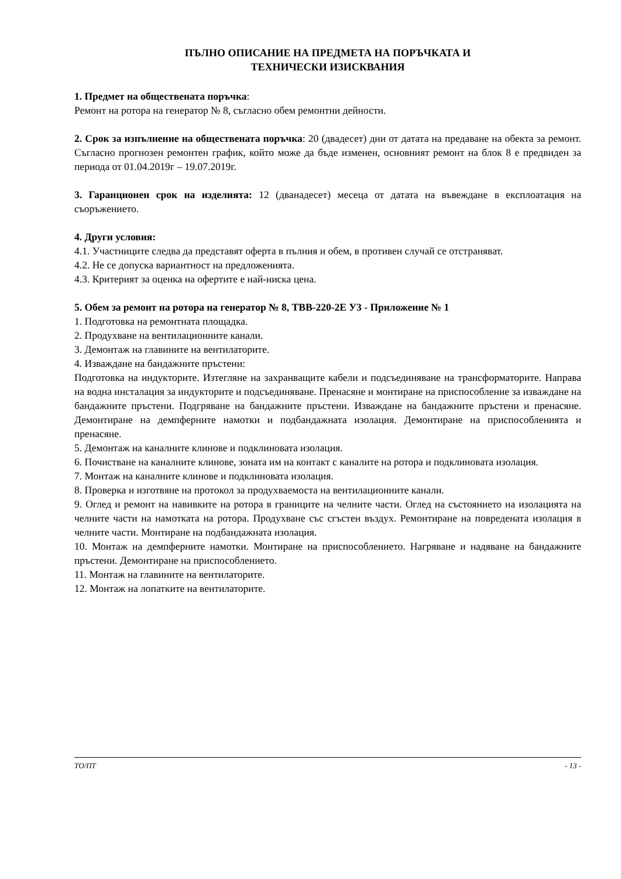ПЪЛНО ОПИСАНИЕ НА ПРЕДМЕТА НА ПОРЪЧКАТА И
ТЕХНИЧЕСКИ ИЗИСКВАНИЯ
1. Предмет на обществената поръчка:
Ремонт на ротора на генератор № 8, съгласно обем ремонтни дейности.
2. Срок за изпълнение на обществената поръчка: 20 (двадесет) дни от датата на предаване на обекта за ремонт. Съгласно прогнозен ремонтен график, който може да бъде изменен, основният ремонт на блок 8 е предвиден за периода от 01.04.2019г – 19.07.2019г.
3. Гаранционен срок на изделията: 12 (дванадесет) месеца от датата на въвеждане в експлоатация на съоръжението.
4. Други условия:
4.1. Участниците следва да представят оферта в пълния и обем, в противен случай се отстраняват.
4.2. Не се допуска вариантност на предложенията.
4.3. Критерият за оценка на офертите е най-ниска цена.
5. Обем за ремонт на ротора на генератор № 8, ТВВ-220-2Е У3 - Приложение № 1
1. Подготовка на ремонтната площадка.
2. Продухване на вентилационните канали.
3. Демонтаж на главините на вентилаторите.
4. Изваждане на бандажните пръстени:
Подготовка на индукторите. Изтегляне на захранващите кабели и подсъединяване на трансформаторите. Направа на водна инсталация за индукторите и подсъединяване. Пренасяне и монтиране на приспособление за изваждане на бандажните пръстени. Подгряване на бандажните пръстени. Изваждане на бандажните пръстени и пренасяне. Демонтиране на демпферните намотки и подбандажната изолация. Демонтиране на приспособленията и пренасяне.
5. Демонтаж на каналните клинове и подклиновата изолация.
6. Почистване на каналните клинове, зоната им на контакт с каналите на ротора и подклиновата изолация.
7. Монтаж на каналните клинове и подклиновата изолация.
8. Проверка и изготвяне на протокол за продухваемоста на вентилационните канали.
9. Оглед и ремонт на навивките на ротора в границите на челните части. Оглед на състоянието на изолацията на челните части на намотката на ротора. Продухване със сгъстен въздух. Ремонтиране на повредената изолация в челните части. Монтиране на подбандажната изолация.
10. Монтаж на демпферните намотки. Монтиране на приспособлението. Нагряване и надяване на бандажните пръстени. Демонтиране на приспособлението.
11. Монтаж на главините на вентилаторите.
12. Монтаж на лопатките на вентилаторите.
ТО/ПТ - 13 -